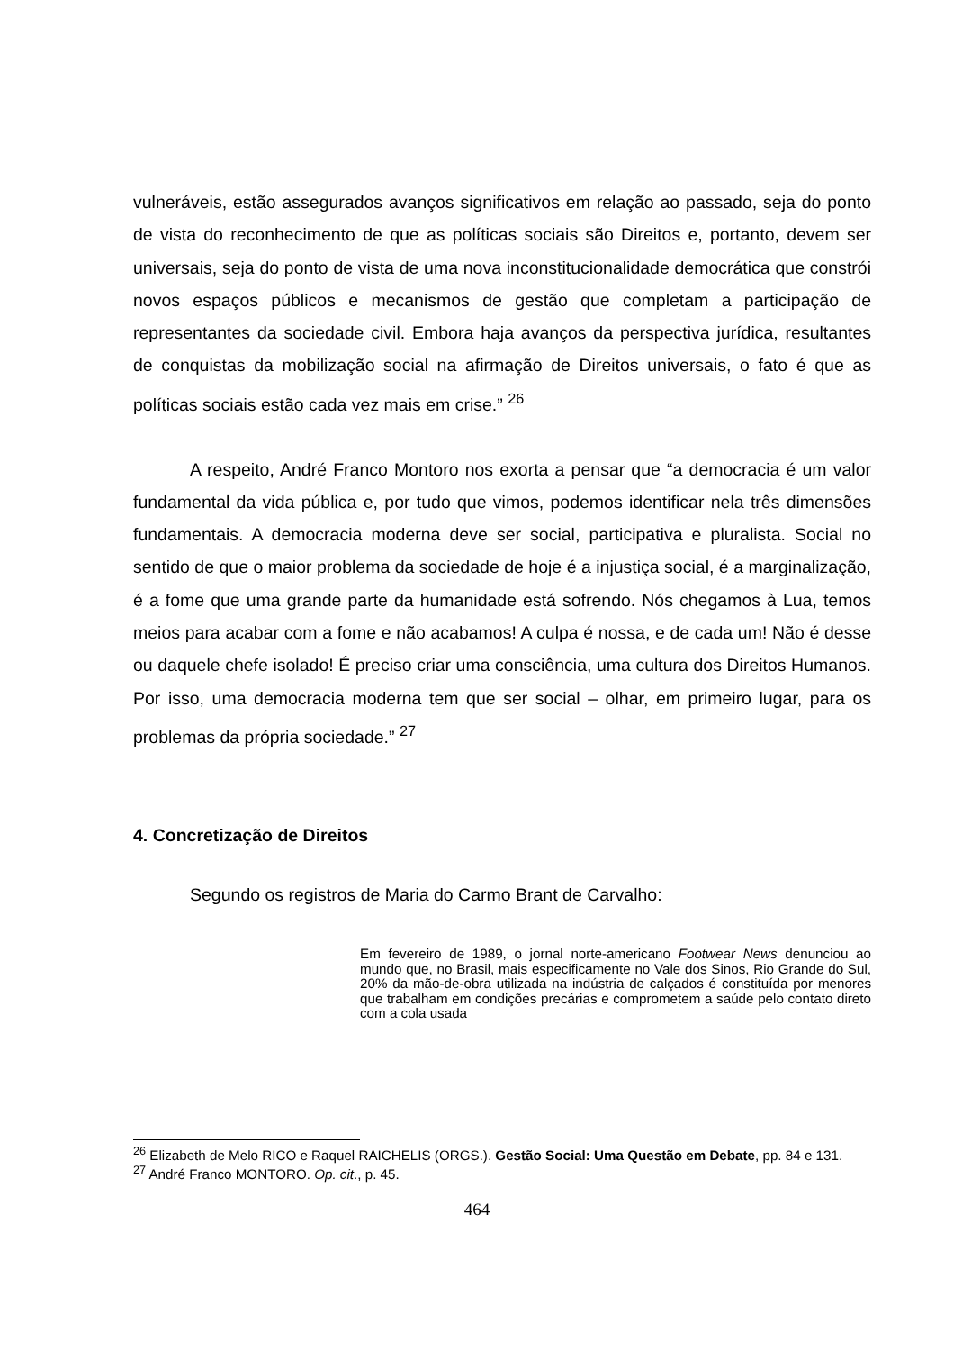vulneráveis, estão assegurados avanços significativos em relação ao passado, seja do ponto de vista do reconhecimento de que as políticas sociais são Direitos e, portanto, devem ser universais, seja do ponto de vista de uma nova inconstitucionalidade democrática que constrói novos espaços públicos e mecanismos de gestão que completam a participação de representantes da sociedade civil. Embora haja avanços da perspectiva jurídica, resultantes de conquistas da mobilização social na afirmação de Direitos universais, o fato é que as políticas sociais estão cada vez mais em crise.” <sup>26</sup>
A respeito, André Franco Montoro nos exorta a pensar que “a democracia é um valor fundamental da vida pública e, por tudo que vimos, podemos identificar nela três dimensões fundamentais. A democracia moderna deve ser social, participativa e pluralista. Social no sentido de que o maior problema da sociedade de hoje é a injustiça social, é a marginalização, é a fome que uma grande parte da humanidade está sofrendo. Nós chegamos à Lua, temos meios para acabar com a fome e não acabamos! A culpa é nossa, e de cada um! Não é desse ou daquele chefe isolado! É preciso criar uma consciência, uma cultura dos Direitos Humanos. Por isso, uma democracia moderna tem que ser social – olhar, em primeiro lugar, para os problemas da própria sociedade.” <sup>27</sup>
4. Concretização de Direitos
Segundo os registros de Maria do Carmo Brant de Carvalho:
Em fevereiro de 1989, o jornal norte-americano Footwear News denunciou ao mundo que, no Brasil, mais especificamente no Vale dos Sinos, Rio Grande do Sul, 20% da mão-de-obra utilizada na indústria de calçados é constituída por menores que trabalham em condições precárias e comprometem a saúde pelo contato direto com a cola usada
<sup>26</sup> Elizabeth de Melo RICO e Raquel RAICHELIS (ORGS.). Gestão Social: Uma Questão em Debate, pp. 84 e 131.
<sup>27</sup> André Franco MONTORO. Op. cit., p. 45.
464